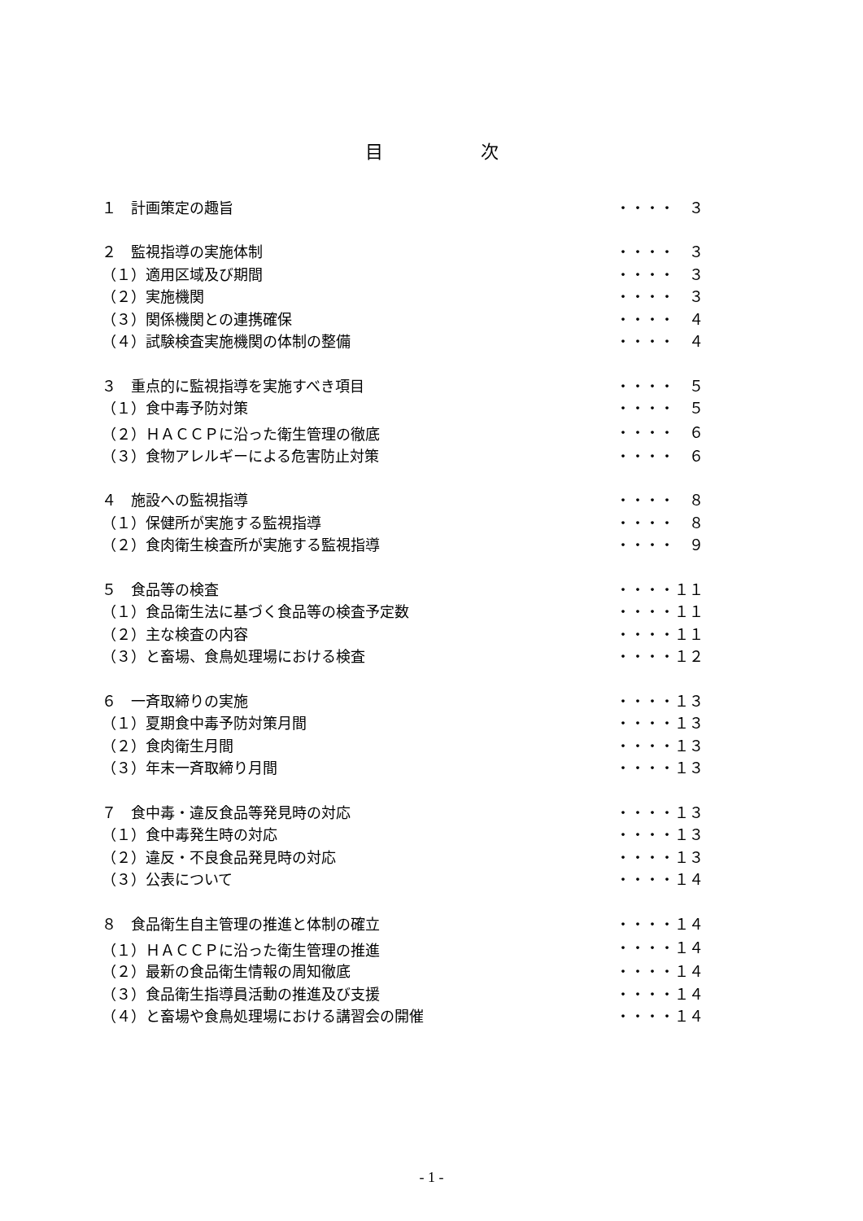目次
| １ 計画策定の趣旨 | ・・・・ ３ |
| ２ 監視指導の実施体制 | ・・・・ ３ |
| （１）適用区域及び期間 | ・・・・ ３ |
| （２）実施機関 | ・・・・ ３ |
| （３）関係機関との連携確保 | ・・・・ ４ |
| （４）試験検査実施機関の体制の整備 | ・・・・ ４ |
| ３ 重点的に監視指導を実施すべき項目 | ・・・・ ５ |
| （１）食中毒予防対策 | ・・・・ ５ |
| （２）ＨＡＣＣＰに沿った衛生管理の徹底 | ・・・・ ６ |
| （３）食物アレルギーによる危害防止対策 | ・・・・ ６ |
| ４ 施設への監視指導 | ・・・・ ８ |
| （１）保健所が実施する監視指導 | ・・・・ ８ |
| （２）食肉衛生検査所が実施する監視指導 | ・・・・ ９ |
| ５ 食品等の検査 | ・・・・１１ |
| （１）食品衛生法に基づく食品等の検査予定数 | ・・・・１１ |
| （２）主な検査の内容 | ・・・・１１ |
| （３）と畜場、食鳥処理場における検査 | ・・・・１２ |
| ６ 一斉取締りの実施 | ・・・・１３ |
| （１）夏期食中毒予防対策月間 | ・・・・１３ |
| （２）食肉衛生月間 | ・・・・１３ |
| （３）年末一斉取締り月間 | ・・・・１３ |
| ７ 食中毒・違反食品等発見時の対応 | ・・・・１３ |
| （１）食中毒発生時の対応 | ・・・・１３ |
| （２）違反・不良食品発見時の対応 | ・・・・１３ |
| （３）公表について | ・・・・１４ |
| ８ 食品衛生自主管理の推進と体制の確立 | ・・・・１４ |
| （１）ＨＡＣＣＰに沿った衛生管理の推進 | ・・・・１４ |
| （２）最新の食品衛生情報の周知徹底 | ・・・・１４ |
| （３）食品衛生指導員活動の推進及び支援 | ・・・・１４ |
| （４）と畜場や食鳥処理場における講習会の開催 | ・・・・１４ |
- 1 -